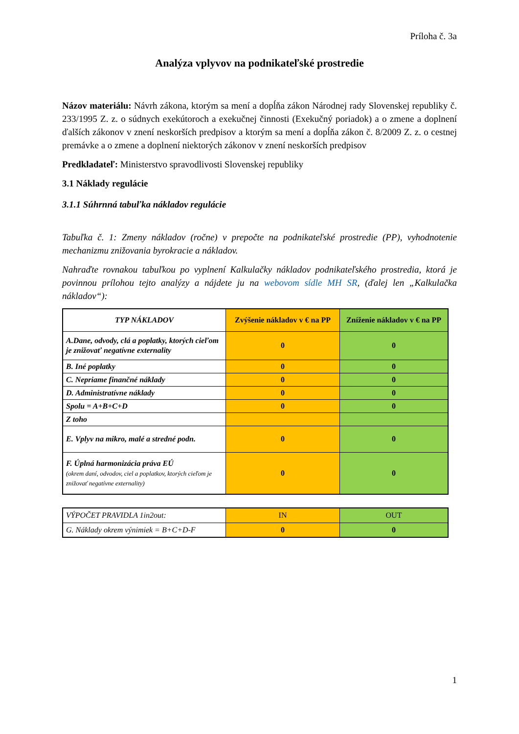Príloha č. 3a
Analýza vplyvov na podnikateľské prostredie
Názov materiálu: Návrh zákona, ktorým sa mení a dopĺňa zákon Národnej rady Slovenskej republiky č. 233/1995 Z. z. o súdnych exekútoroch a exekučnej činnosti (Exekučný poriadok) a o zmene a doplnení ďalších zákonov v znení neskorších predpisov a ktorým sa mení a dopĺňa zákon č. 8/2009 Z. z. o cestnej premávke a o zmene a doplnení niektorých zákonov v znení neskorších predpisov
Predkladateľ: Ministerstvo spravodlivosti Slovenskej republiky
3.1 Náklady regulácie
3.1.1 Súhrnná tabuľka nákladov regulácie
Tabuľka č. 1: Zmeny nákladov (ročne) v prepočte na podnikateľské prostredie (PP), vyhodnotenie mechanizmu znižovania byrokracie a nákladov.
Nahraďte rovnakou tabuľkou po vyplnení Kalkulačky nákladov podnikateľského prostredia, ktorá je povinnou prílohou tejto analýzy a nájdete ju na webovom sídle MH SR, (ďalej len „Kalkulačka nákladov“):
| TYP NÁKLADOV | Zvýšenie nákladov v € na PP | Zníženie nákladov v € na PP |
| --- | --- | --- |
| A.Dane, odvody, clá a poplatky, ktorých cieľom je znižovať negatívne externality | 0 | 0 |
| B. Iné poplatky | 0 | 0 |
| C. Nepriame finančné náklady | 0 | 0 |
| D. Administratívne náklady | 0 | 0 |
| Spolu = A+B+C+D | 0 | 0 |
| Z toho | | |
| E. Vplyv na mikro, malé a stredné podn. | 0 | 0 |
| F. Úplná harmonizácia práva EÚ (okrem daní, odvodov, ciel a poplatkov, ktorých cieľom je znižovať negatívne externality) | 0 | 0 |
| VÝPOČET PRAVIDLA 1in2out: | IN | OUT |
| G. Náklady okrem výnimiek = B+C+D-F | 0 | 0 |
1